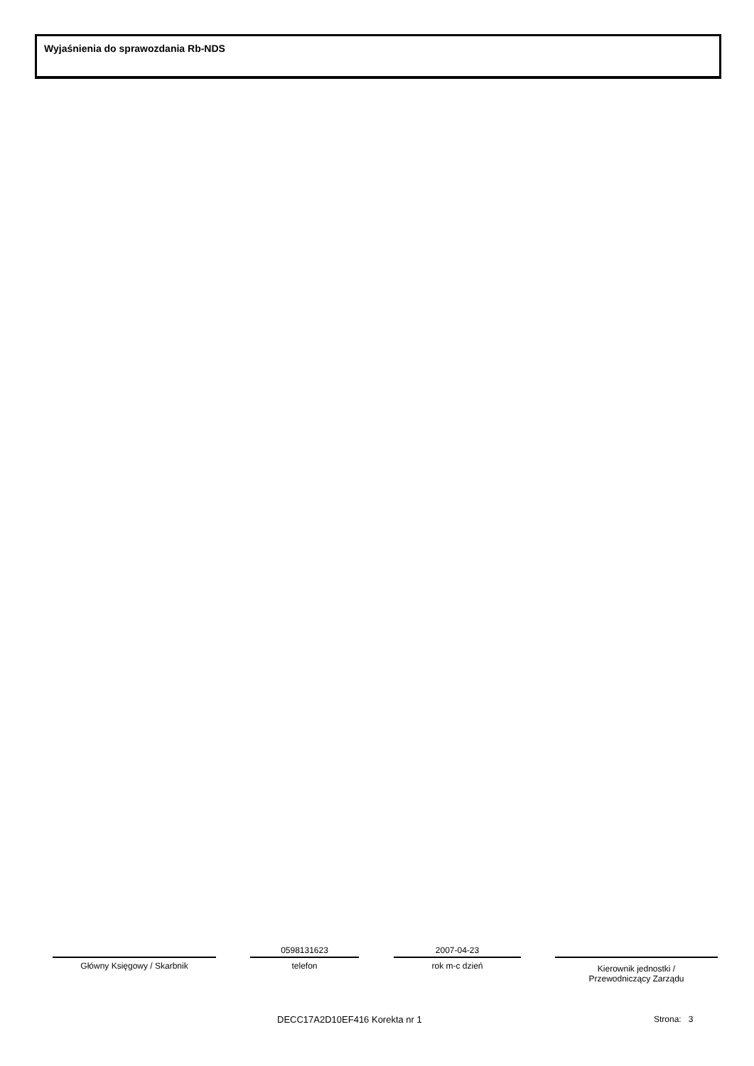Wyjaśnienia do sprawozdania Rb-NDS
Główny Księgowy / Skarbnik
0598131623
telefon
2007-04-23
rok m-c dzień
Kierownik jednostki /
Przewodniczący Zarządu
DECC17A2D10EF416 Korekta nr 1 Strona: 3